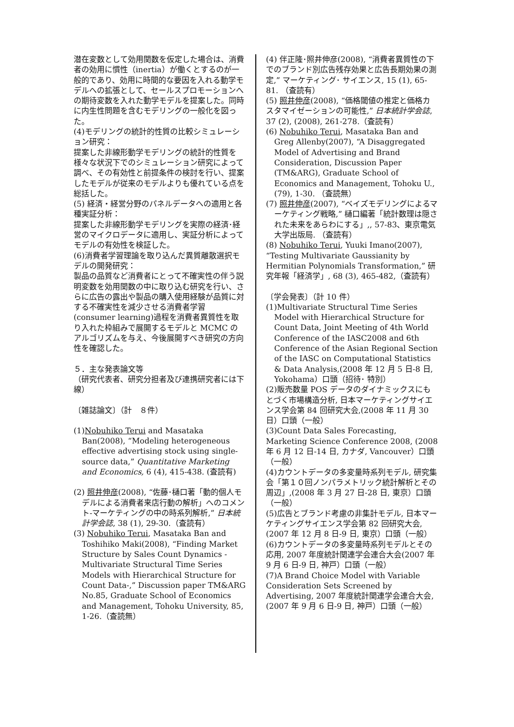潜在変数として効用関数を仮定した場合は、消費者の効用に慣性（inertia）が働くとするのが一般的であり、効用に時間的な要因を入れる動学モデルへの拡張として、セールスプロモーションへの期待変数を入れた動学モデルを提案した。同時に内生性問題を含むモデリングの一般化を図った。
(4)モデリングの統計的性質の比較シミュレーション研究：
提案した非線形動学モデリングの統計的性質を様々な状況下でのシミュレーション研究によって調べ、その有効性と前提条件の検討を行い、提案したモデルが従来のモデルよりも優れている点を総括した。
(5) 経済・経営分野のパネルデータへの適用と各種実証分析：
提案した非線形動学モデリングを実際の経済･経営のマイクロデータに適用し、実証分析によってモデルの有効性を検証した。
(6)消費者学習理論を取り込んだ異質離散選択モデルの開発研究：
製品の品質など消費者にとって不確実性の伴う説明変数を効用関数の中に取り込む研究を行い、さらに広告の露出や製品の購入使用経験が品質に対する不確実性を減少させる消費者学習(consumer learning)過程を消費者異質性を取り入れた枠組みで展開するモデルと MCMC のアルゴリズムを与え、今後展開すべき研究の方向性を確認した。
５．主な発表論文等
（研究代表者、研究分担者及び連携研究者には下線）
〔雑誌論文〕（計　８件）
(1)Nobuhiko Terui and Masataka Ban(2008), “Modeling heterogeneous effective advertising stock using single-source data,” Quantitative Marketing and Economics, 6 (4), 415-438. (査読有)
(2) 照井伸彦(2008), “佐藤･樋口著「動的個人モデルによる消費者来店行動の解析」へのコメント-マーケティングの中の時系列解析,” 日本統計学会誌, 38 (1), 29-30.（査読有）
(3) Nobuhiko Terui, Masataka Ban and Toshihiko Maki(2008), “Finding Market Structure by Sales Count Dynamics - Multivariate Structural Time Series Models with Hierarchical Structure for Count Data-,” Discussion paper TM&ARG No.85, Graduate School of Economics and Management, Tohoku University, 85, 1-26.（査読無）
(4) 伴正隆･照井伸彦(2008), “消費者異質性の下でのブランド別広告残存効果と広告長期効果の測定,” マーケティング･ サイエンス, 15 (1), 65-81. （査読有）
(5) 照井伸彦(2008), “価格閾値の推定と価格カスタマイゼーションの可能性,” 日本統計学会誌, 37 (2), (2008), 261-278.（査読有）
(6) Nobuhiko Terui, Masataka Ban and Greg Allenby(2007), “A Disaggregated Model of Advertising and Brand Consideration, Discussion Paper (TM&ARG), Graduate School of Economics and Management, Tohoku U., (79), 1-30. （査読無）
(7) 照井伸彦(2007), “ベイズモデリングによるマーケティング戦略,” 樋口編著「統計数理は隠された未来をあらわにする」,, 57-83、東京電気大学出版局. （査読有）
(8) Nobuhiko Terui, Yuuki Imano(2007), “Testing Multivariate Gaussianity by Hermitian Polynomials Transformation,” 研究年報「経済学」, 68 (3), 465-482,（査読有）
〔学会発表〕（計 10 件）
(1)Multivariate Structural Time Series Model with Hierarchical Structure for Count Data, Joint Meeting of 4th World Conference of the IASC2008 and 6th Conference of the Asian Regional Section of the IASC on Computational Statistics & Data Analysis,(2008 年 12 月 5 日-8 日, Yokohama）口頭（招待･ 特別）
(2)販売数量 POS データのダイナミックスにもとづく市場構造分析, 日本マーケティングサイエンス学会第 84 回研究大会,(2008 年 11 月 30 日）口頭（一般）
(3)Count Data Sales Forecasting, Marketing Science Conference 2008, (2008 年 6 月 12 日-14 日, カナダ, Vancouver）口頭（一般）
(4)カウントデータの多変量時系列モデル, 研究集会「第１０回ノンパラメトリック統計解析とその周辺」,(2008 年 3 月 27 日-28 日, 東京）口頭（一般）
(5)広告とブランド考慮の非集計モデル, 日本マーケティングサイエンス学会第 82 回研究大会, (2007 年 12 月 8 日-9 日, 東京）口頭（一般）
(6)カウントデータの多変量時系列モデルとその応用, 2007 年度統計関連学会連合大会(2007 年 9 月 6 日-9 日, 神戸）口頭（一般）
(7)A Brand Choice Model with Variable Consideration Sets Screened by Advertising, 2007 年度統計関連学会連合大会, (2007 年 9 月 6 日-9 日, 神戸）口頭（一般）